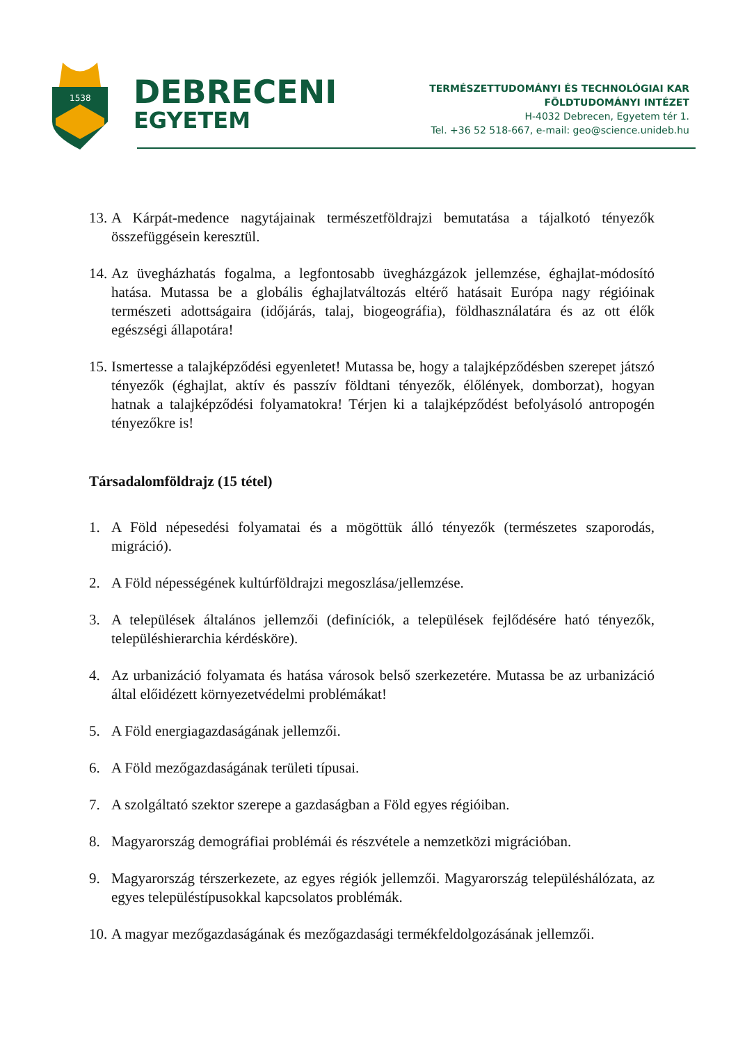1538
DEBRECENI
EGYETEM
TERMÉSZETTUDOMÁNYI ÉS TECHNOLÓGIAI KAR
FÖLDTUDOMÁNYI INTÉZET
H-4032 Debrecen, Egyetem tér 1.
Tel. +36 52 518-667, e-mail: geo@science.unideb.hu
13. A Kárpát-medence nagytájainak természetföldrajzi bemutatása a tájalkotó tényezők összefüggésein keresztül.
14. Az üvegházhatás fogalma, a legfontosabb üvegházgázok jellemzése, éghajlat-módosító hatása. Mutassa be a globális éghajlatváltozás eltérő hatásait Európa nagy régióinak természeti adottságaira (időjárás, talaj, biogeográfia), földhasználatára és az ott élők egészségi állapotára!
15. Ismertesse a talajképződési egyenletet! Mutassa be, hogy a talajképződésben szerepet játszó tényezők (éghajlat, aktív és passzív földtani tényezők, élőlények, domborzat), hogyan hatnak a talajképződési folyamatokra! Térjen ki a talajképződést befolyásoló antropogén tényezőkre is!
Társadalomföldrajz (15 tétel)
1. A Föld népesedési folyamatai és a mögöttük álló tényezők (természetes szaporodás, migráció).
2. A Föld népességének kultúrföldrajzi megoszlása/jellemzése.
3. A települések általános jellemzői (definíciók, a települések fejlődésére ható tényezők, településhierarchia kérdésköre).
4. Az urbanizáció folyamata és hatása városok belső szerkezetére. Mutassa be az urbanizáció által előidézett környezetvédelmi problémákat!
5. A Föld energiagazdaságának jellemzői.
6. A Föld mezőgazdaságának területi típusai.
7. A szolgáltató szektor szerepe a gazdaságban a Föld egyes régióiban.
8. Magyarország demográfiai problémái és részvétele a nemzetközi migrációban.
9. Magyarország térszerkezete, az egyes régiók jellemzői. Magyarország településhálózata, az egyes településtípusokkal kapcsolatos problémák.
10. A magyar mezőgazdaságának és mezőgazdasági termékfeldolgozásának jellemzői.